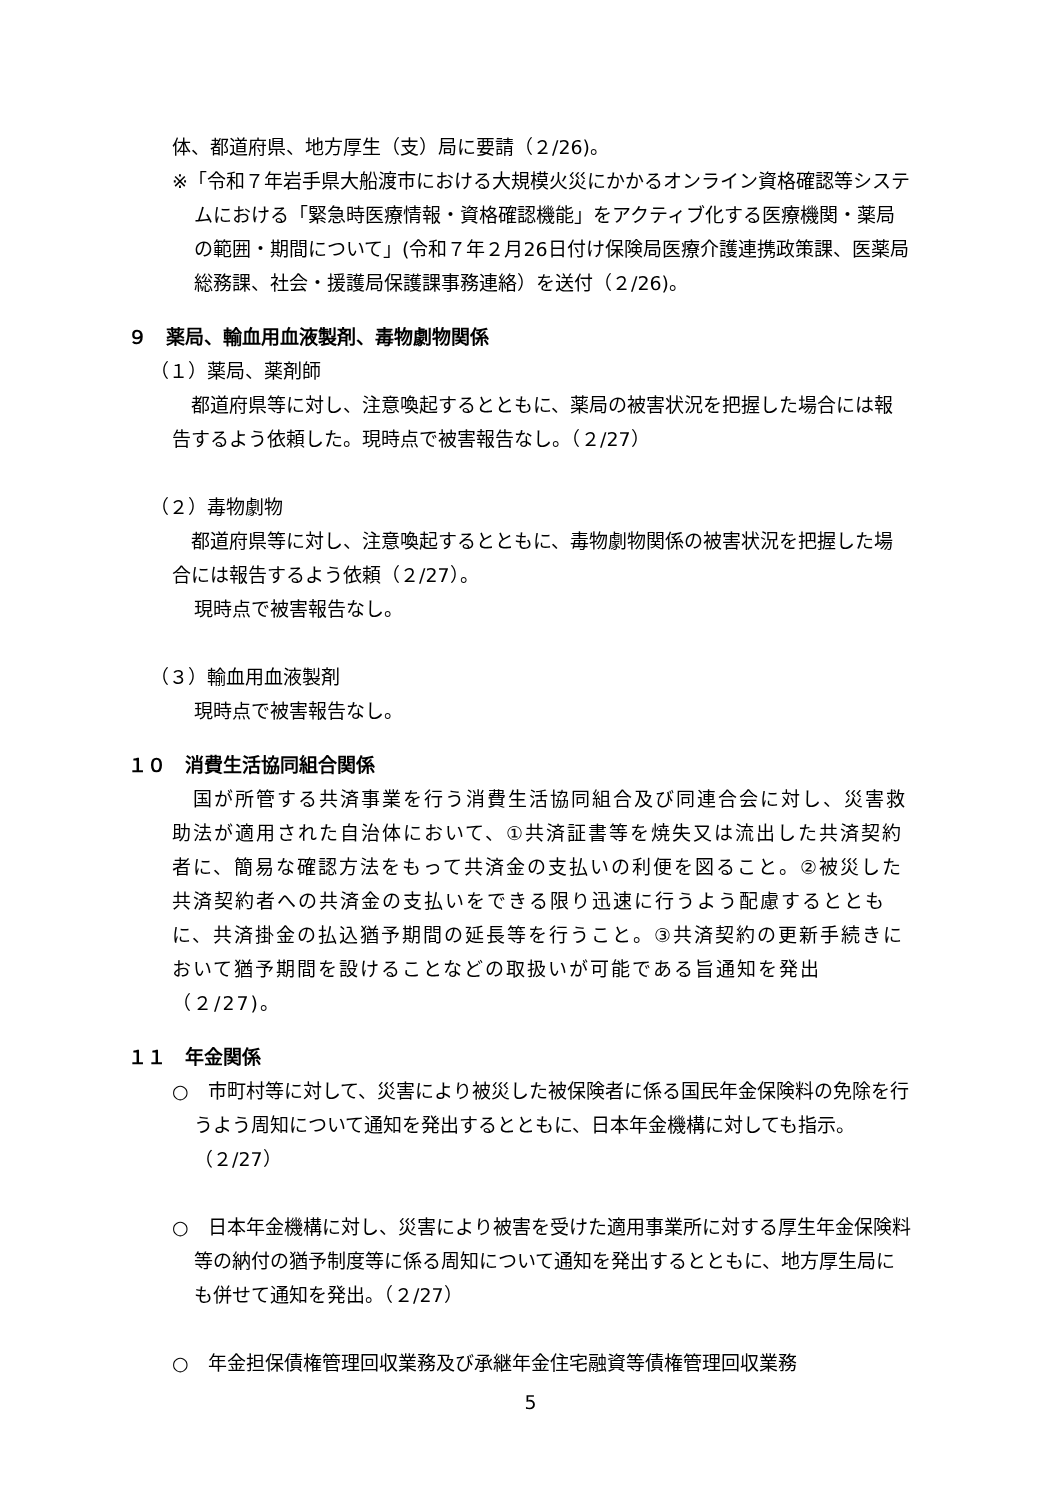体、都道府県、地方厚生（支）局に要請（２/26)。
※「令和７年岩手県大船渡市における大規模火災にかかるオンライン資格確認等システムにおける「緊急時医療情報・資格確認機能」をアクティブ化する医療機関・薬局の範囲・期間について」(令和７年２月26日付け保険局医療介護連携政策課、医薬局総務課、社会・援護局保護課事務連絡）を送付（２/26)。
９　薬局、輸血用血液製剤、毒物劇物関係
（１）薬局、薬剤師
　都道府県等に対し、注意喚起するとともに、薬局の被害状況を把握した場合には報告するよう依頼した。現時点で被害報告なし。（２/27）
（２）毒物劇物
　都道府県等に対し、注意喚起するとともに、毒物劇物関係の被害状況を把握した場合には報告するよう依頼（２/27）。
現時点で被害報告なし。
（３）輸血用血液製剤
現時点で被害報告なし。
１０　消費生活協同組合関係
　国が所管する共済事業を行う消費生活協同組合及び同連合会に対し、災害救助法が適用された自治体において、①共済証書等を焼失又は流出した共済契約者に、簡易な確認方法をもって共済金の支払いの利便を図ること。②被災した共済契約者への共済金の支払いをできる限り迅速に行うよう配慮するとともに、共済掛金の払込猶予期間の延長等を行うこと。③共済契約の更新手続きにおいて猶予期間を設けることなどの取扱いが可能である旨通知を発出（２/27)。
１１　年金関係
○　市町村等に対して、災害により被災した被保険者に係る国民年金保険料の免除を行うよう周知について通知を発出するとともに、日本年金機構に対しても指示。（２/27）
○　日本年金機構に対し、災害により被害を受けた適用事業所に対する厚生年金保険料等の納付の猶予制度等に係る周知について通知を発出するとともに、地方厚生局にも併せて通知を発出。（２/27）
○　年金担保債権管理回収業務及び承継年金住宅融資等債権管理回収業務
5